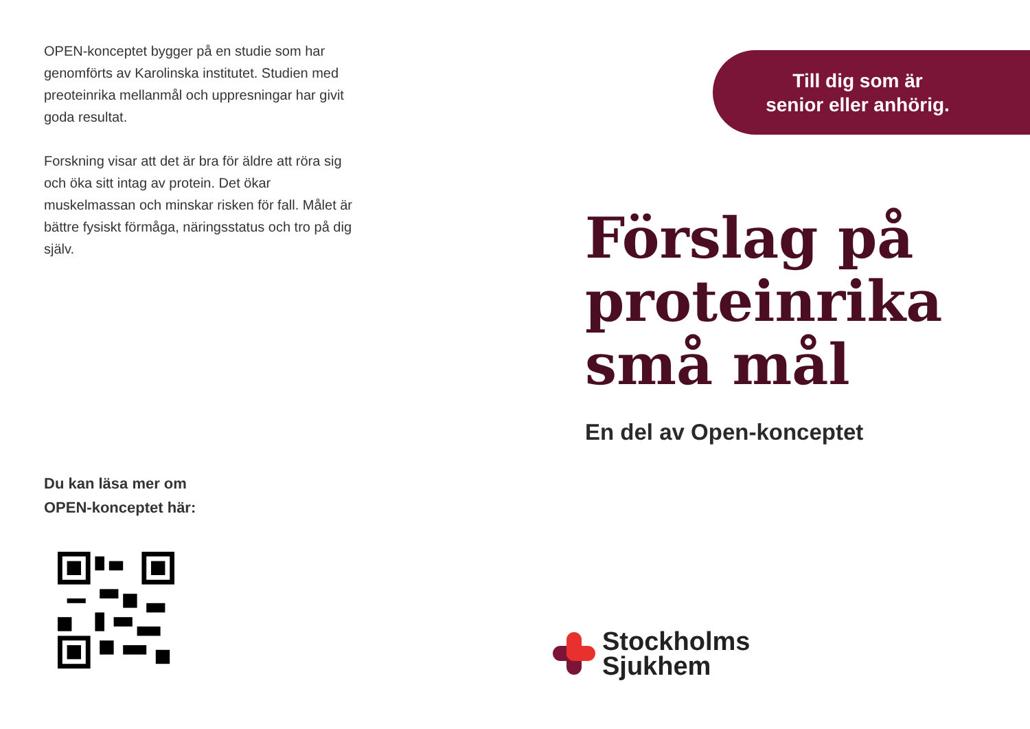OPEN-konceptet bygger på en studie som har genomförts av Karolinska institutet. Studien med preoteinrika mellanmål och uppresningar har givit goda resultat.
Forskning visar att det är bra för äldre att röra sig och öka sitt intag av protein. Det ökar muskelmassan och minskar risken för fall. Målet är bättre fysiskt förmåga, näringsstatus och tro på dig själv.
Du kan läsa mer om
OPEN-konceptet här:
Till dig som är
senior eller anhörig.
Förslag på
proteinrika
små mål
En del av Open-konceptet
Stockholms
Sjukhem